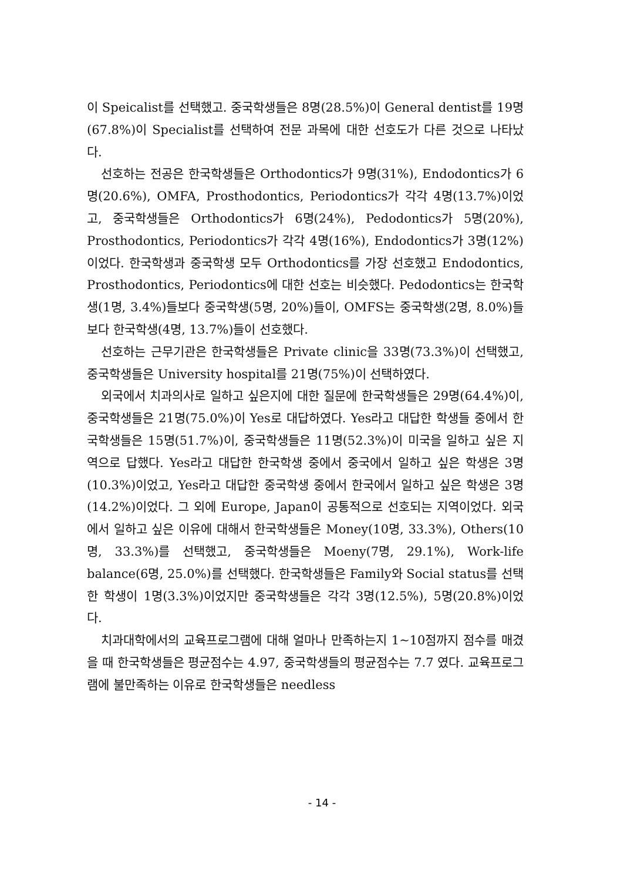이 Speicalist를 선택했고. 중국학생들은 8명(28.5%)이 General dentist를 19명(67.8%)이 Specialist를 선택하여 전문 과목에 대한 선호도가 다른 것으로 나타났다.
선호하는 전공은 한국학생들은 Orthodontics가 9명(31%), Endodontics가 6명(20.6%), OMFA, Prosthodontics, Periodontics가 각각 4명(13.7%)이었고, 중국학생들은 Orthodontics가 6명(24%), Pedodontics가 5명(20%), Prosthodontics, Periodontics가 각각 4명(16%), Endodontics가 3명(12%)이었다. 한국학생과 중국학생 모두 Orthodontics를 가장 선호했고 Endodontics, Prosthodontics, Periodontics에 대한 선호는 비슷했다. Pedodontics는 한국학생(1명, 3.4%)들보다 중국학생(5명, 20%)들이, OMFS는 중국학생(2명, 8.0%)들보다 한국학생(4명, 13.7%)들이 선호했다.
선호하는 근무기관은 한국학생들은 Private clinic을 33명(73.3%)이 선택했고, 중국학생들은 University hospital를 21명(75%)이 선택하였다.
외국에서 치과의사로 일하고 싶은지에 대한 질문에 한국학생들은 29명(64.4%)이, 중국학생들은 21명(75.0%)이 Yes로 대답하였다. Yes라고 대답한 학생들 중에서 한국학생들은 15명(51.7%)이, 중국학생들은 11명(52.3%)이 미국을 일하고 싶은 지역으로 답했다. Yes라고 대답한 한국학생 중에서 중국에서 일하고 싶은 학생은 3명(10.3%)이었고, Yes라고 대답한 중국학생 중에서 한국에서 일하고 싶은 학생은 3명(14.2%)이었다. 그 외에 Europe, Japan이 공통적으로 선호되는 지역이었다. 외국에서 일하고 싶은 이유에 대해서 한국학생들은 Money(10명, 33.3%), Others(10명, 33.3%)를 선택했고, 중국학생들은 Moeny(7명, 29.1%), Work-life balance(6명, 25.0%)를 선택했다. 한국학생들은 Family와 Social status를 선택한 학생이 1명(3.3%)이었지만 중국학생들은 각각 3명(12.5%), 5명(20.8%)이었다.
치과대학에서의 교육프로그램에 대해 얼마나 만족하는지 1~10점까지 점수를 매겼을 때 한국학생들은 평균점수는 4.97, 중국학생들의 평균점수는 7.7 였다. 교육프로그램에 불만족하는 이유로 한국학생들은 needless
- 14 -